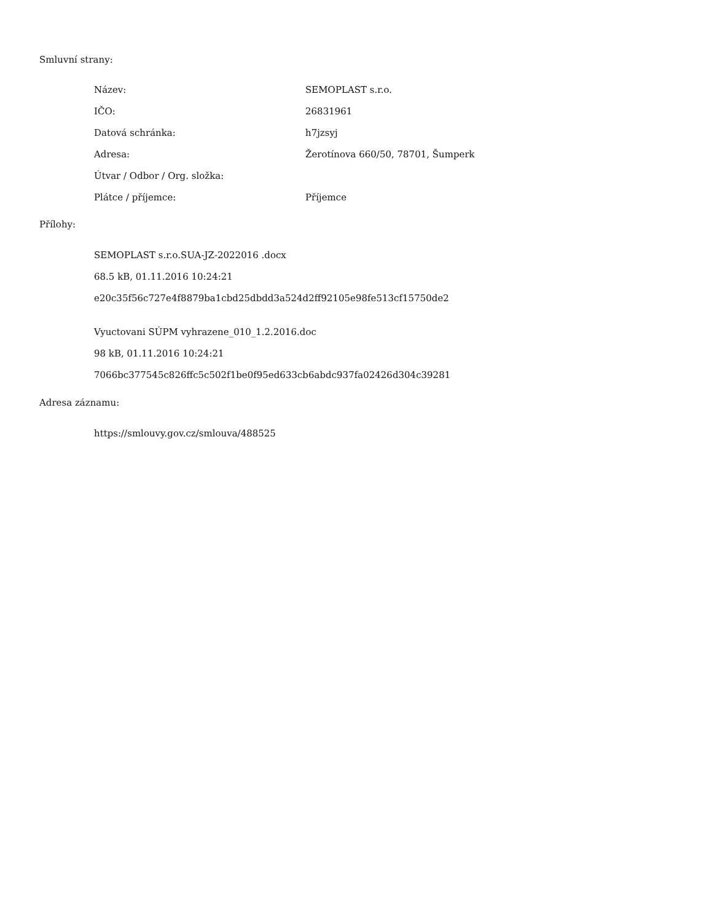Smluvní strany:
| Název: | SEMOPLAST s.r.o. |
| IČO: | 26831961 |
| Datová schránka: | h7jzsyj |
| Adresa: | Žerotínova 660/50, 78701, Šumperk |
| Útvar / Odbor / Org. složka: | |
| Plátce / příjemce: | Příjemce |
Přílohy:
SEMOPLAST s.r.o.SUA-JZ-2022016 .docx
68.5 kB, 01.11.2016 10:24:21
e20c35f56c727e4f8879ba1cbd25dbdd3a524d2ff92105e98fe513cf15750de2
Vyuctovani SÚPM vyhrazene_010_1.2.2016.doc
98 kB, 01.11.2016 10:24:21
7066bc377545c826ffc5c502f1be0f95ed633cb6abdc937fa02426d304c39281
Adresa záznamu:
https://smlouvy.gov.cz/smlouva/488525